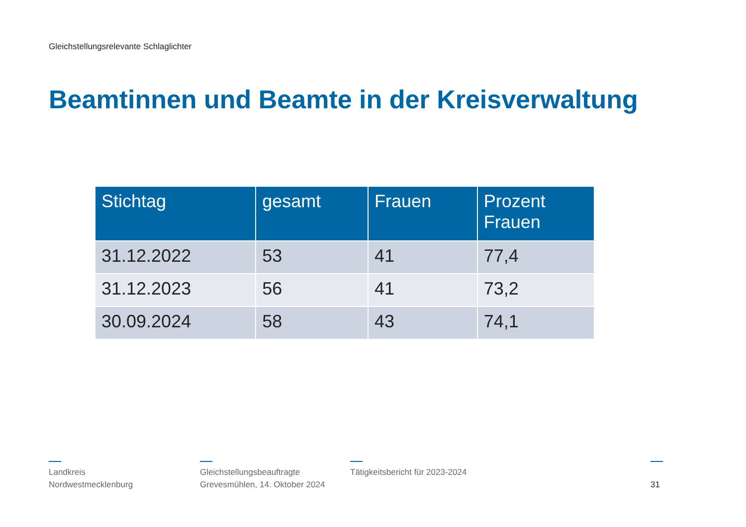Gleichstellungsrelevante Schlaglichter
Beamtinnen und Beamte in der Kreisverwaltung
| Stichtag | gesamt | Frauen | Prozent Frauen |
| --- | --- | --- | --- |
| 31.12.2022 | 53 | 41 | 77,4 |
| 31.12.2023 | 56 | 41 | 73,2 |
| 30.09.2024 | 58 | 43 | 74,1 |
Landkreis
Nordwestmecklenburg
Gleichstellungsbeauftragte
Grevesmühlen, 14. Oktober 2024
Tätigkeitsbericht für 2023-2024
31